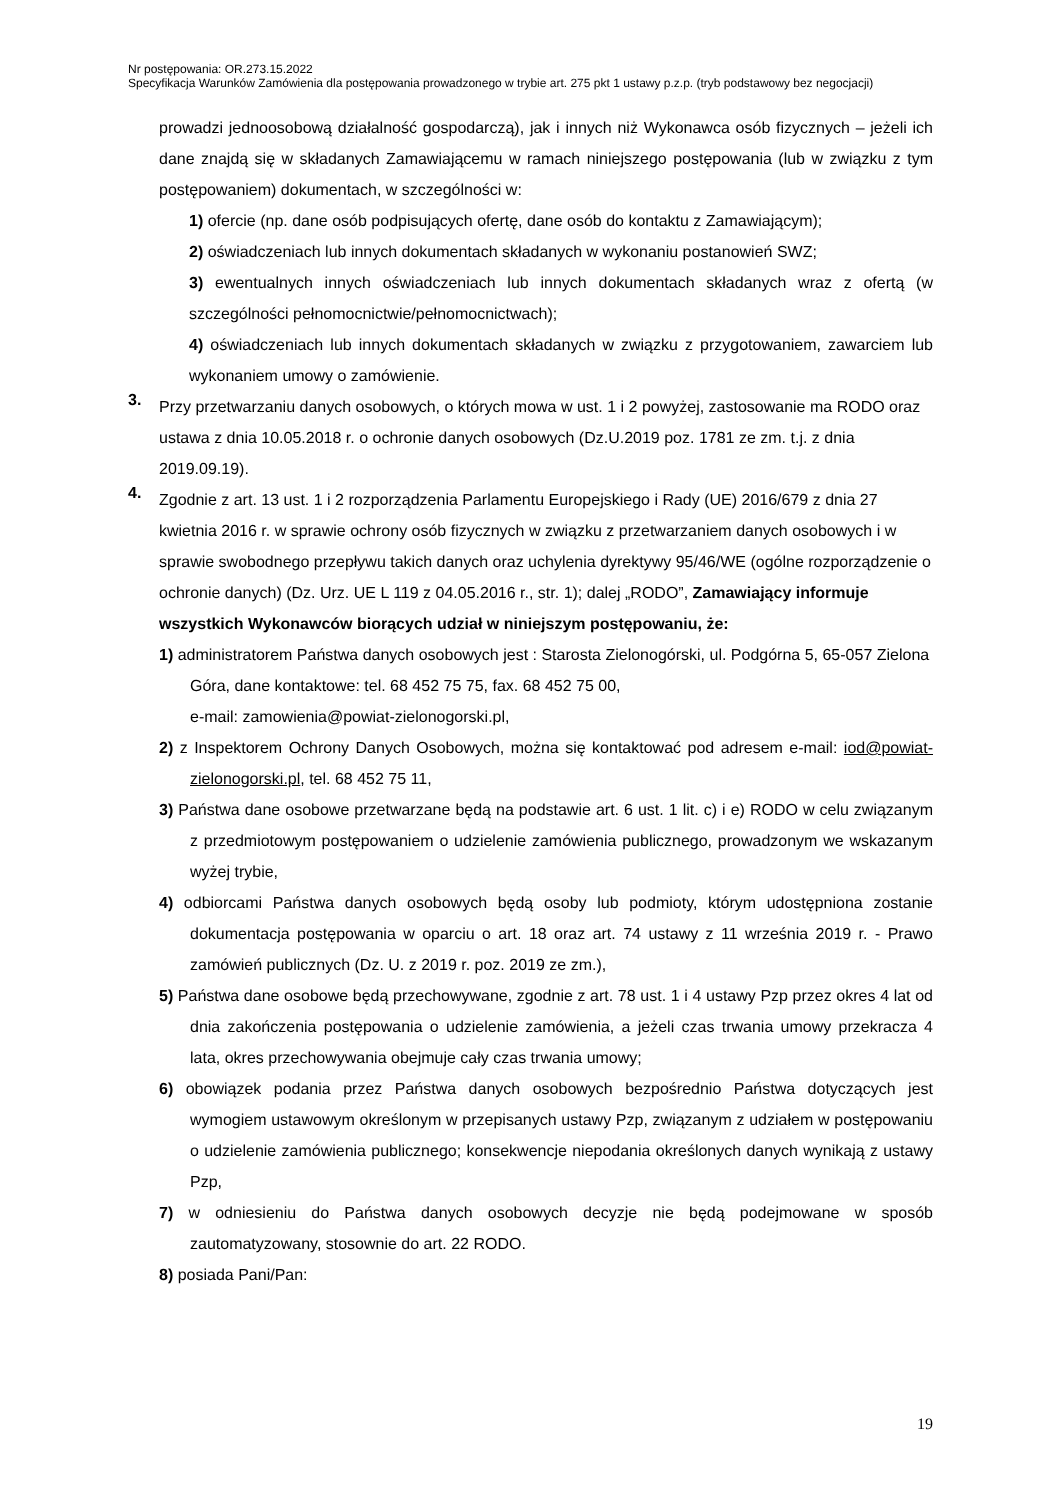Nr postępowania: OR.273.15.2022
Specyfikacja Warunków Zamówienia dla postępowania prowadzonego w trybie art. 275 pkt 1 ustawy p.z.p. (tryb podstawowy bez negocjacji)
prowadzi jednoosobową działalność gospodarczą), jak i innych niż Wykonawca osób fizycznych – jeżeli ich dane znajdą się w składanych Zamawiającemu w ramach niniejszego postępowania (lub w związku z tym postępowaniem) dokumentach, w szczególności w:
1) ofercie (np. dane osób podpisujących ofertę, dane osób do kontaktu z Zamawiającym);
2) oświadczeniach lub innych dokumentach składanych w wykonaniu postanowień SWZ;
3) ewentualnych innych oświadczeniach lub innych dokumentach składanych wraz z ofertą (w szczególności pełnomocnictwie/pełnomocnictwach);
4) oświadczeniach lub innych dokumentach składanych w związku z przygotowaniem, zawarciem lub wykonaniem umowy o zamówienie.
3.
Przy przetwarzaniu danych osobowych, o których mowa w ust. 1 i 2 powyżej, zastosowanie ma RODO oraz ustawa z dnia 10.05.2018 r. o ochronie danych osobowych (Dz.U.2019 poz. 1781 ze zm. t.j. z dnia 2019.09.19).
4.
Zgodnie z art. 13 ust. 1 i 2 rozporządzenia Parlamentu Europejskiego i Rady (UE) 2016/679 z dnia 27 kwietnia 2016 r. w sprawie ochrony osób fizycznych w związku z przetwarzaniem danych osobowych i w sprawie swobodnego przepływu takich danych oraz uchylenia dyrektywy 95/46/WE (ogólne rozporządzenie o ochronie danych) (Dz. Urz. UE L 119 z 04.05.2016 r., str. 1); dalej „RODO”, Zamawiający informuje wszystkich Wykonawców biorących udział w niniejszym postępowaniu, że:
1) administratorem Państwa danych osobowych jest : Starosta Zielonogórski, ul. Podgórna 5, 65-057 Zielona Góra, dane kontaktowe: tel. 68 452 75 75, fax. 68 452 75 00,
e-mail: zamowienia@powiat-zielonogorski.pl,
2) z Inspektorem Ochrony Danych Osobowych, można się kontaktować pod adresem e-mail: iod@powiat-zielonogorski.pl, tel. 68 452 75 11,
3) Państwa dane osobowe przetwarzane będą na podstawie art. 6 ust. 1 lit. c) i e) RODO w celu związanym z przedmiotowym postępowaniem o udzielenie zamówienia publicznego, prowadzonym we wskazanym wyżej trybie,
4) odbiorcami Państwa danych osobowych będą osoby lub podmioty, którym udostępniona zostanie dokumentacja postępowania w oparciu o art. 18 oraz art. 74 ustawy z 11 września 2019 r. - Prawo zamówień publicznych (Dz. U. z 2019 r. poz. 2019 ze zm.),
5) Państwa dane osobowe będą przechowywane, zgodnie z art. 78 ust. 1 i 4 ustawy Pzp przez okres 4 lat od dnia zakończenia postępowania o udzielenie zamówienia, a jeżeli czas trwania umowy przekracza 4 lata, okres przechowywania obejmuje cały czas trwania umowy;
6) obowiązek podania przez Państwa danych osobowych bezpośrednio Państwa dotyczących jest wymogiem ustawowym określonym w przepisanych ustawy Pzp, związanym z udziałem w postępowaniu o udzielenie zamówienia publicznego; konsekwencje niepodania określonych danych wynikają z ustawy Pzp,
7) w odniesieniu do Państwa danych osobowych decyzje nie będą podejmowane w sposób zautomatyzowany, stosownie do art. 22 RODO.
8) posiada Pani/Pan:
19